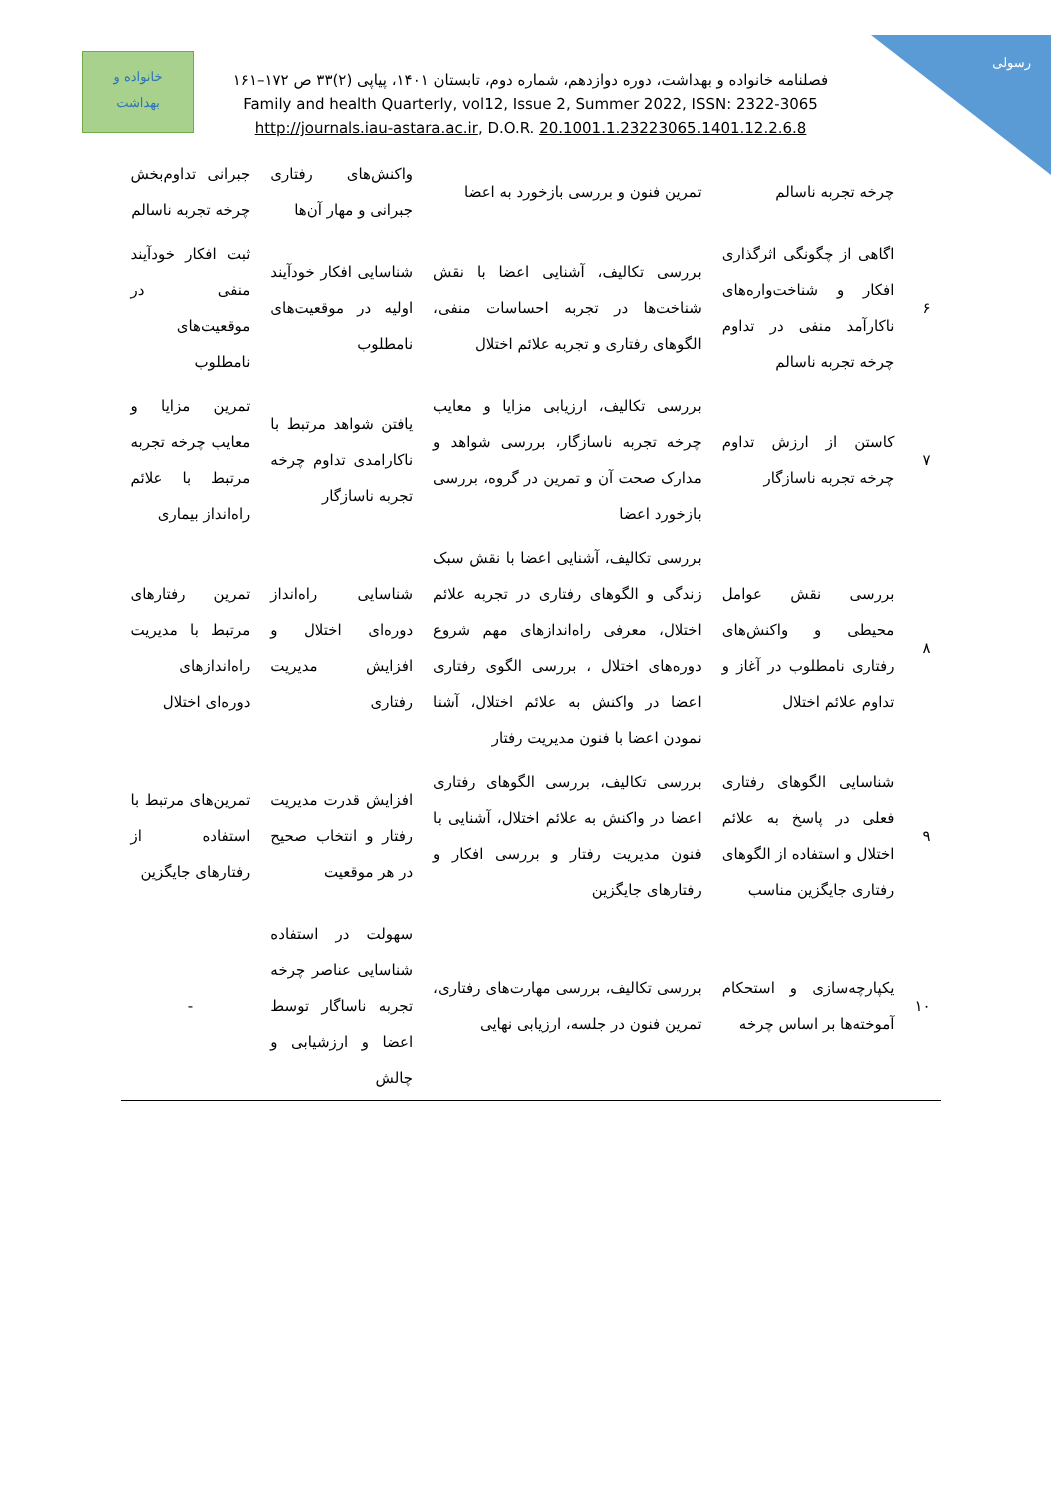رسولی
خانواده و
بهداشت
فصلنامه خانواده و بهداشت، دوره دوازدهم، شماره دوم، تابستان ۱۴۰۱، پیاپی (۲)۳۳ ص ۱۷۲–۱۶۱
Family and health Quarterly, vol12, Issue 2, Summer 2022, ISSN: 2322-3065
http://journals.iau-astara.ac.ir, D.O.R. 20.1001.1.23223065.1401.12.2.6.8
| | چرخه تجربه ناسالم | تمرین فنون و بررسی بازخورد به اعضا | واکنش‌های رفتاری جبرانی و مهار آن‌ها | جبرانی تداوم‌بخش چرخه تجربه ناسالم |
| --- | --- | --- | --- | --- |
| ۶ | اگاهی از چگونگی اثرگذاری افکار و شناخت‌واره‌های ناکارآمد منفی در تداوم چرخه تجربه ناسالم | بررسی تکالیف، آشنایی اعضا با نقش شناخت‌ها در تجربه احساسات منفی، الگوهای رفتاری و تجربه علائم اختلال | شناسایی افکار خودآیند اولیه در موقعیت‌های نامطلوب | ثبت افکار خودآیند منفی در موقعیت‌های نامطلوب |
| ۷ | کاستن از ارزش تداوم چرخه تجربه ناسازگار | بررسی تکالیف، ارزیابی مزایا و معایب چرخه تجربه ناسازگار، بررسی شواهد و مدارک صحت آن و تمرین در گروه، بررسی بازخورد اعضا | یافتن شواهد مرتبط با ناکارامدی تداوم چرخه تجربه ناسازگار | تمرین مزایا و معایب چرخه تجربه مرتبط با علائم راه‌انداز بیماری |
| ۸ | بررسی نقش عوامل محیطی و واکنش‌های رفتاری نامطلوب در آغاز و تداوم علائم اختلال | بررسی تکالیف، آشنایی اعضا با نقش سبک زندگی و الگوهای رفتاری در تجربه علائم اختلال، معرفی راه‌اندازهای مهم شروع دوره‌های اختلال ، بررسی الگوی رفتاری اعضا در واکنش به علائم اختلال، آشنا نمودن اعضا با فنون مدیریت رفتار | شناسایی راه‌انداز دوره‌ای اختلال و افزایش مدیریت رفتاری | تمرین رفتارهای مرتبط با مدیریت راه‌اندازهای دوره‌ای اختلال |
| ۹ | شناسایی الگوهای رفتاری فعلی در پاسخ به علائم اختلال و استفاده از الگوهای رفتاری جایگزین مناسب | بررسی تکالیف، بررسی الگوهای رفتاری اعضا در واکنش به علائم اختلال، آشنایی با فنون مدیریت رفتار و بررسی افکار و رفتارهای جایگزین | افزایش قدرت مدیریت رفتار و انتخاب صحیح در هر موقعیت | تمرین‌های مرتبط با استفاده از رفتارهای جایگزین |
| ۱۰ | یکپارچه‌سازی و استحکام آموخته‌ها بر اساس چرخه | بررسی تکالیف، بررسی مهارت‌های رفتاری، تمرین فنون در جلسه، ارزیابی نهایی | سهولت در استفاده شناسایی عناصر چرخه تجربه ناساگار توسط اعضا و ارزشیابی و چالش | - |